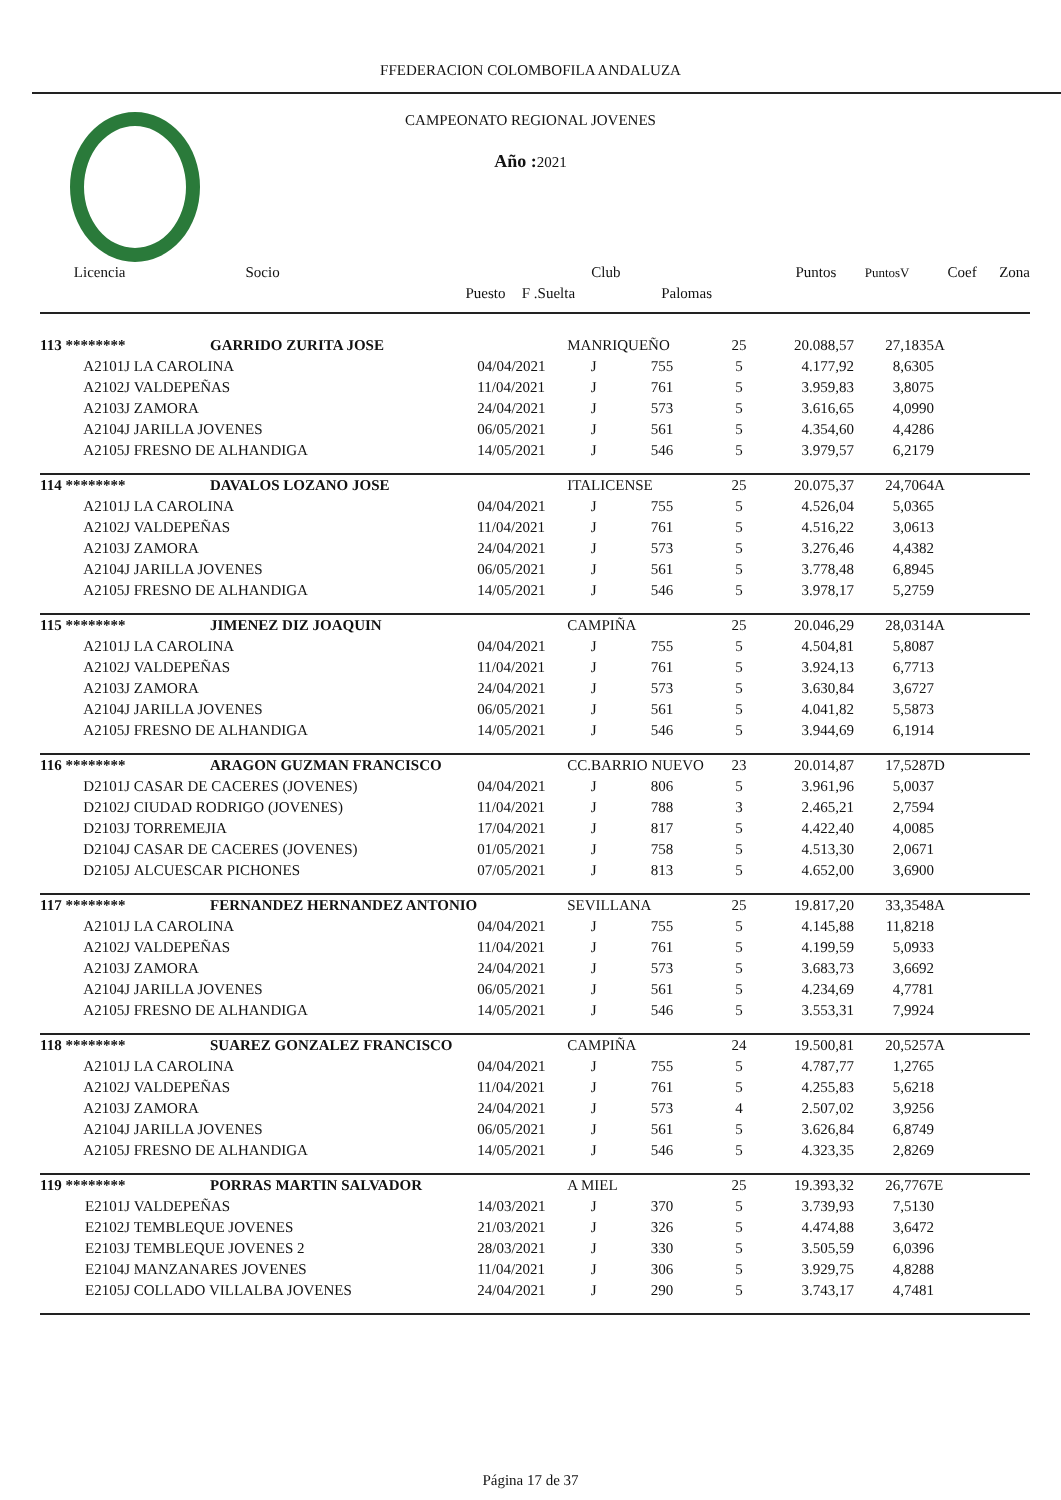FFEDERACION COLOMBOFILA ANDALUZA
CAMPEONATO REGIONAL JOVENES
Año : 2021
| Licencia | Socio | | Club | | Puntos | PuntosV | Coef | Zona |
| --- | --- | --- | --- | --- | --- | --- | --- | --- |
| | Puesto | F .Suelta | Palomas | | | | | |
| 113 ******** | GARRIDO ZURITA JOSE | | MANRIQUEÑO | | 25 | 20.088,57 | 27,1835 | A |
| A2101J | LA CAROLINA | 04/04/2021 | J | 755 | 5 | 4.177,92 | 8,6305 | |
| A2102J | VALDEPEÑAS | 11/04/2021 | J | 761 | 5 | 3.959,83 | 3,8075 | |
| A2103J | ZAMORA | 24/04/2021 | J | 573 | 5 | 3.616,65 | 4,0990 | |
| A2104J | JARILLA JOVENES | 06/05/2021 | J | 561 | 5 | 4.354,60 | 4,4286 | |
| A2105J | FRESNO DE ALHANDIGA | 14/05/2021 | J | 546 | 5 | 3.979,57 | 6,2179 | |
| 114 ******** | DAVALOS LOZANO JOSE | | ITALICENSE | | 25 | 20.075,37 | 24,7064 | A |
| A2101J | LA CAROLINA | 04/04/2021 | J | 755 | 5 | 4.526,04 | 5,0365 | |
| A2102J | VALDEPEÑAS | 11/04/2021 | J | 761 | 5 | 4.516,22 | 3,0613 | |
| A2103J | ZAMORA | 24/04/2021 | J | 573 | 5 | 3.276,46 | 4,4382 | |
| A2104J | JARILLA JOVENES | 06/05/2021 | J | 561 | 5 | 3.778,48 | 6,8945 | |
| A2105J | FRESNO DE ALHANDIGA | 14/05/2021 | J | 546 | 5 | 3.978,17 | 5,2759 | |
| 115 ******** | JIMENEZ DIZ JOAQUIN | | CAMPIÑA | | 25 | 20.046,29 | 28,0314 | A |
| A2101J | LA CAROLINA | 04/04/2021 | J | 755 | 5 | 4.504,81 | 5,8087 | |
| A2102J | VALDEPEÑAS | 11/04/2021 | J | 761 | 5 | 3.924,13 | 6,7713 | |
| A2103J | ZAMORA | 24/04/2021 | J | 573 | 5 | 3.630,84 | 3,6727 | |
| A2104J | JARILLA JOVENES | 06/05/2021 | J | 561 | 5 | 4.041,82 | 5,5873 | |
| A2105J | FRESNO DE ALHANDIGA | 14/05/2021 | J | 546 | 5 | 3.944,69 | 6,1914 | |
| 116 ******** | ARAGON GUZMAN FRANCISCO | | CC.BARRIO NUEVO | | 23 | 20.014,87 | 17,5287 | D |
| D2101J | CASAR DE CACERES (JOVENES) | 04/04/2021 | J | 806 | 5 | 3.961,96 | 5,0037 | |
| D2102J | CIUDAD RODRIGO (JOVENES) | 11/04/2021 | J | 788 | 3 | 2.465,21 | 2,7594 | |
| D2103J | TORREMEJIA | 17/04/2021 | J | 817 | 5 | 4.422,40 | 4,0085 | |
| D2104J | CASAR DE CACERES (JOVENES) | 01/05/2021 | J | 758 | 5 | 4.513,30 | 2,0671 | |
| D2105J | ALCUESCAR PICHONES | 07/05/2021 | J | 813 | 5 | 4.652,00 | 3,6900 | |
| 117 ******** | FERNANDEZ HERNANDEZ ANTONIO | | SEVILLANA | | 25 | 19.817,20 | 33,3548 | A |
| A2101J | LA CAROLINA | 04/04/2021 | J | 755 | 5 | 4.145,88 | 11,8218 | |
| A2102J | VALDEPEÑAS | 11/04/2021 | J | 761 | 5 | 4.199,59 | 5,0933 | |
| A2103J | ZAMORA | 24/04/2021 | J | 573 | 5 | 3.683,73 | 3,6692 | |
| A2104J | JARILLA JOVENES | 06/05/2021 | J | 561 | 5 | 4.234,69 | 4,7781 | |
| A2105J | FRESNO DE ALHANDIGA | 14/05/2021 | J | 546 | 5 | 3.553,31 | 7,9924 | |
| 118 ******** | SUAREZ GONZALEZ FRANCISCO | | CAMPIÑA | | 24 | 19.500,81 | 20,5257 | A |
| A2101J | LA CAROLINA | 04/04/2021 | J | 755 | 5 | 4.787,77 | 1,2765 | |
| A2102J | VALDEPEÑAS | 11/04/2021 | J | 761 | 5 | 4.255,83 | 5,6218 | |
| A2103J | ZAMORA | 24/04/2021 | J | 573 | 4 | 2.507,02 | 3,9256 | |
| A2104J | JARILLA JOVENES | 06/05/2021 | J | 561 | 5 | 3.626,84 | 6,8749 | |
| A2105J | FRESNO DE ALHANDIGA | 14/05/2021 | J | 546 | 5 | 4.323,35 | 2,8269 | |
| 119 ******** | PORRAS MARTIN SALVADOR | | A MIEL | | 25 | 19.393,32 | 26,7767 | E |
| E2101J | VALDEPEÑAS | 14/03/2021 | J | 370 | 5 | 3.739,93 | 7,5130 | |
| E2102J | TEMBLEQUE JOVENES | 21/03/2021 | J | 326 | 5 | 4.474,88 | 3,6472 | |
| E2103J | TEMBLEQUE JOVENES 2 | 28/03/2021 | J | 330 | 5 | 3.505,59 | 6,0396 | |
| E2104J | MANZANARES JOVENES | 11/04/2021 | J | 306 | 5 | 3.929,75 | 4,8288 | |
| E2105J | COLLADO VILLALBA JOVENES | 24/04/2021 | J | 290 | 5 | 3.743,17 | 4,7481 | |
Página 17 de 37